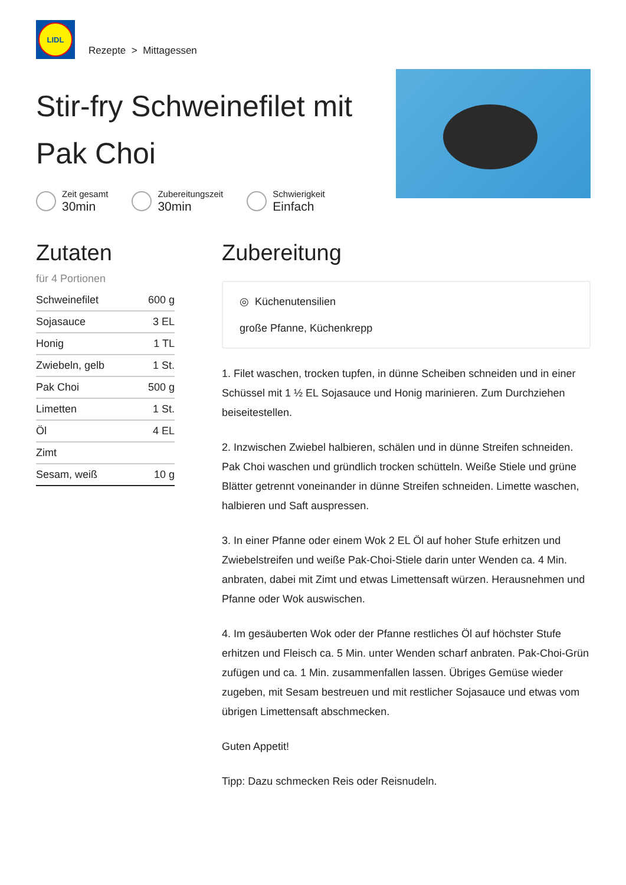LIDL
Rezepte > Mittagessen
Stir-fry Schweinefilet mit Pak Choi
Zeit gesamt
30min
Zubereitungszeit
30min
Schwierigkeit
Einfach
Zutaten
für 4 Portionen
| Schweinefilet | 600 g |
| Sojasauce | 3 EL |
| Honig | 1 TL |
| Zwiebeln, gelb | 1 St. |
| Pak Choi | 500 g |
| Limetten | 1 St. |
| Öl | 4 EL |
| Zimt | |
| Sesam, weiß | 10 g |
Zubereitung
◎ Küchenutensilien
große Pfanne, Küchenkrepp
1. Filet waschen, trocken tupfen, in dünne Scheiben schneiden und in einer Schüssel mit 1 ½ EL Sojasauce und Honig marinieren. Zum Durchziehen beiseitestellen.
2. Inzwischen Zwiebel halbieren, schälen und in dünne Streifen schneiden. Pak Choi waschen und gründlich trocken schütteln. Weiße Stiele und grüne Blätter getrennt voneinander in dünne Streifen schneiden. Limette waschen, halbieren und Saft auspressen.
3. In einer Pfanne oder einem Wok 2 EL Öl auf hoher Stufe erhitzen und Zwiebelstreifen und weiße Pak-Choi-Stiele darin unter Wenden ca. 4 Min. anbraten, dabei mit Zimt und etwas Limettensaft würzen. Herausnehmen und Pfanne oder Wok auswischen.
4. Im gesäuberten Wok oder der Pfanne restliches Öl auf höchster Stufe erhitzen und Fleisch ca. 5 Min. unter Wenden scharf anbraten. Pak-Choi-Grün zufügen und ca. 1 Min. zusammenfallen lassen. Übriges Gemüse wieder zugeben, mit Sesam bestreuen und mit restlicher Sojasauce und etwas vom übrigen Limettensaft abschmecken.
Guten Appetit!
Tipp: Dazu schmecken Reis oder Reisnudeln.